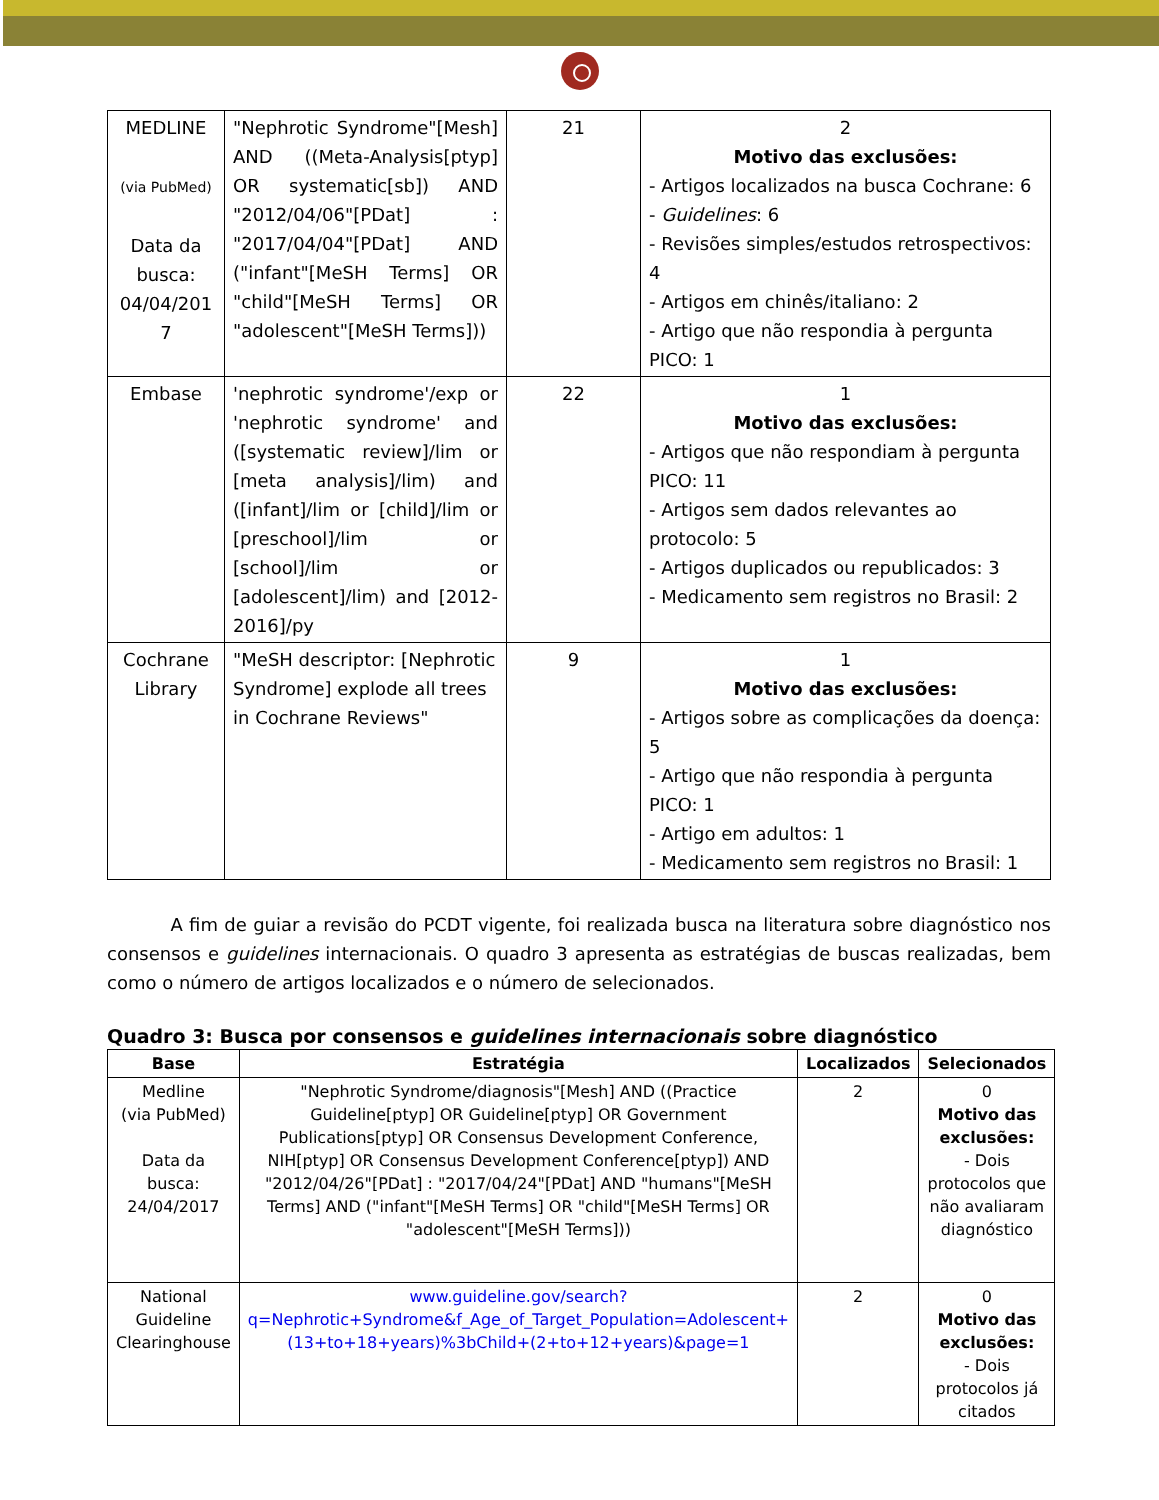| MEDLINE (via PubMed) Data da busca: 04/04/201 7 | "Nephrotic Syndrome"[Mesh] AND ((Meta-Analysis[ptyp] OR systematic[sb]) AND "2012/04/06"[PDat] : "2017/04/04"[PDat] AND ("infant"[MeSH Terms] OR "child"[MeSH Terms] OR "adolescent"[MeSH Terms])) | 21 | 2 Motivo das exclusões: - Artigos localizados na busca Cochrane: 6 - Guidelines : 6 - Revisões simples/estudos retrospectivos: 4 - Artigos em chinês/italiano: 2 - Artigo que não respondia à pergunta PICO: 1 |
| Embase | 'nephrotic syndrome'/exp or 'nephrotic syndrome' and ([systematic review]/lim or [meta analysis]/lim) and ([infant]/lim or [child]/lim or [preschool]/lim or [school]/lim or [adolescent]/lim) and [2012-2016]/py | 22 | 1 Motivo das exclusões: - Artigos que não respondiam à pergunta PICO: 11 - Artigos sem dados relevantes ao protocolo: 5 - Artigos duplicados ou republicados: 3 - Medicamento sem registros no Brasil: 2 |
| Cochrane Library | "MeSH descriptor: [Nephrotic Syndrome] explode all trees in Cochrane Reviews" | 9 | 1 Motivo das exclusões: - Artigos sobre as complicações da doença: 5 - Artigo que não respondia à pergunta PICO: 1 - Artigo em adultos: 1 - Medicamento sem registros no Brasil: 1 |
A fim de guiar a revisão do PCDT vigente, foi realizada busca na literatura sobre diagnóstico nos consensos e guidelines internacionais. O quadro 3 apresenta as estratégias de buscas realizadas, bem como o número de artigos localizados e o número de selecionados.
Quadro 3: Busca por consensos e guidelines internacionais sobre diagnóstico
| Base | Estratégia | Localizados | Selecionados |
| --- | --- | --- | --- |
| Medline (via PubMed) Data da busca: 24/04/2017 | "Nephrotic Syndrome/diagnosis"[Mesh] AND ((Practice Guideline[ptyp] OR Guideline[ptyp] OR Government Publications[ptyp] OR Consensus Development Conference, NIH[ptyp] OR Consensus Development Conference[ptyp]) AND "2012/04/26"[PDat] : "2017/04/24"[PDat] AND "humans"[MeSH Terms] AND ("infant"[MeSH Terms] OR "child"[MeSH Terms] OR "adolescent"[MeSH Terms])) | 2 | 0 Motivo das exclusões: - Dois protocolos que não avaliaram diagnóstico |
| National Guideline Clearinghouse | www.guideline.gov/search?q=Nephrotic+Syndrome&f_Age_of_Target_Population=Adolescent+(13+to+18+years)%3bChild+(2+to+12+years)&page=1 | 2 | 0 Motivo das exclusões: - Dois protocolos já citados |